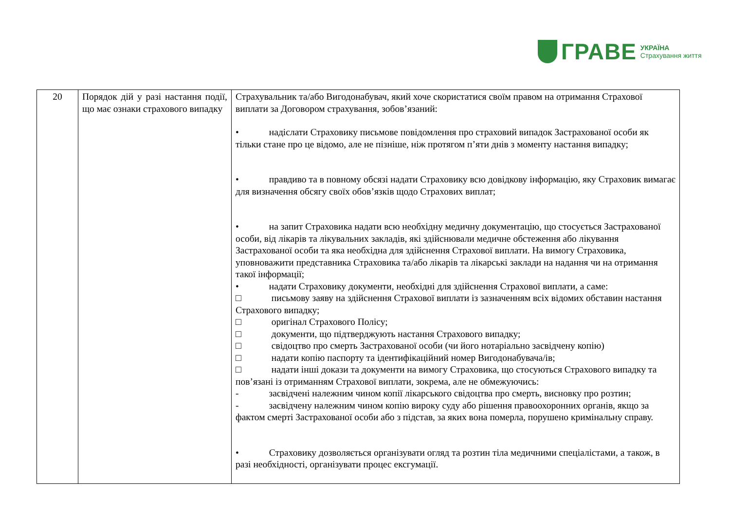ГРАВЕ
УКРАЇНА
Страхування життя
| 20 | Порядок дій у разі настання події, що має ознаки страхового випадку | Страхувальник та/або Вигодонабувач, який хоче скористатися своїм правом на отримання Страхової виплати за Договором страхування, зобов’язаний: • надіслати Страховику письмове повідомлення про страховий випадок Застрахованої особи як тільки стане про це відомо, але не пізніше, ніж протягом п’яти днів з моменту настання випадку; • правдиво та в повному обсязі надати Страховику всю довідкову інформацію, яку Страховик вимагає для визначення обсягу своїх обов’язків щодо Страхових виплат; • на запит Страховика надати всю необхідну медичну документацію, що стосується Застрахованої особи, від лікарів та лікувальних закладів, які здійснювали медичне обстеження або лікування Застрахованої особи та яка необхідна для здійснення Страхової виплати. На вимогу Страховика, уповноважити представника Страховика та/або лікарів та лікарські заклади на надання чи на отримання такої інформації; • надати Страховику документи, необхідні для здійснення Страхової виплати, а саме: □ письмову заяву на здійснення Страхової виплати із зазначенням всіх відомих обставин настання Страхового випадку; □ оригінал Страхового Полісу; □ документи, що підтверджують настання Страхового випадку; □ свідоцтво про смерть Застрахованої особи (чи його нотаріально засвідчену копію) □ надати копію паспорту та ідентифікаційний номер Вигодонабувача/ів; □ надати інші докази та документи на вимогу Страховика, що стосуються Страхового випадку та пов’язані із отриманням Страхової виплати, зокрема, але не обмежуючись: - засвідчені належним чином копії лікарського свідоцтва про смерть, висновку про розтин; - засвідчену належним чином копію вироку суду або рішення правоохоронних органів, якщо за фактом смерті Застрахованої особи або з підстав, за яких вона померла, порушено кримінальну справу. • Страховику дозволяється організувати огляд та розтин тіла медичними спеціалістами, а також, в разі необхідності, організувати процес ексгумації. |